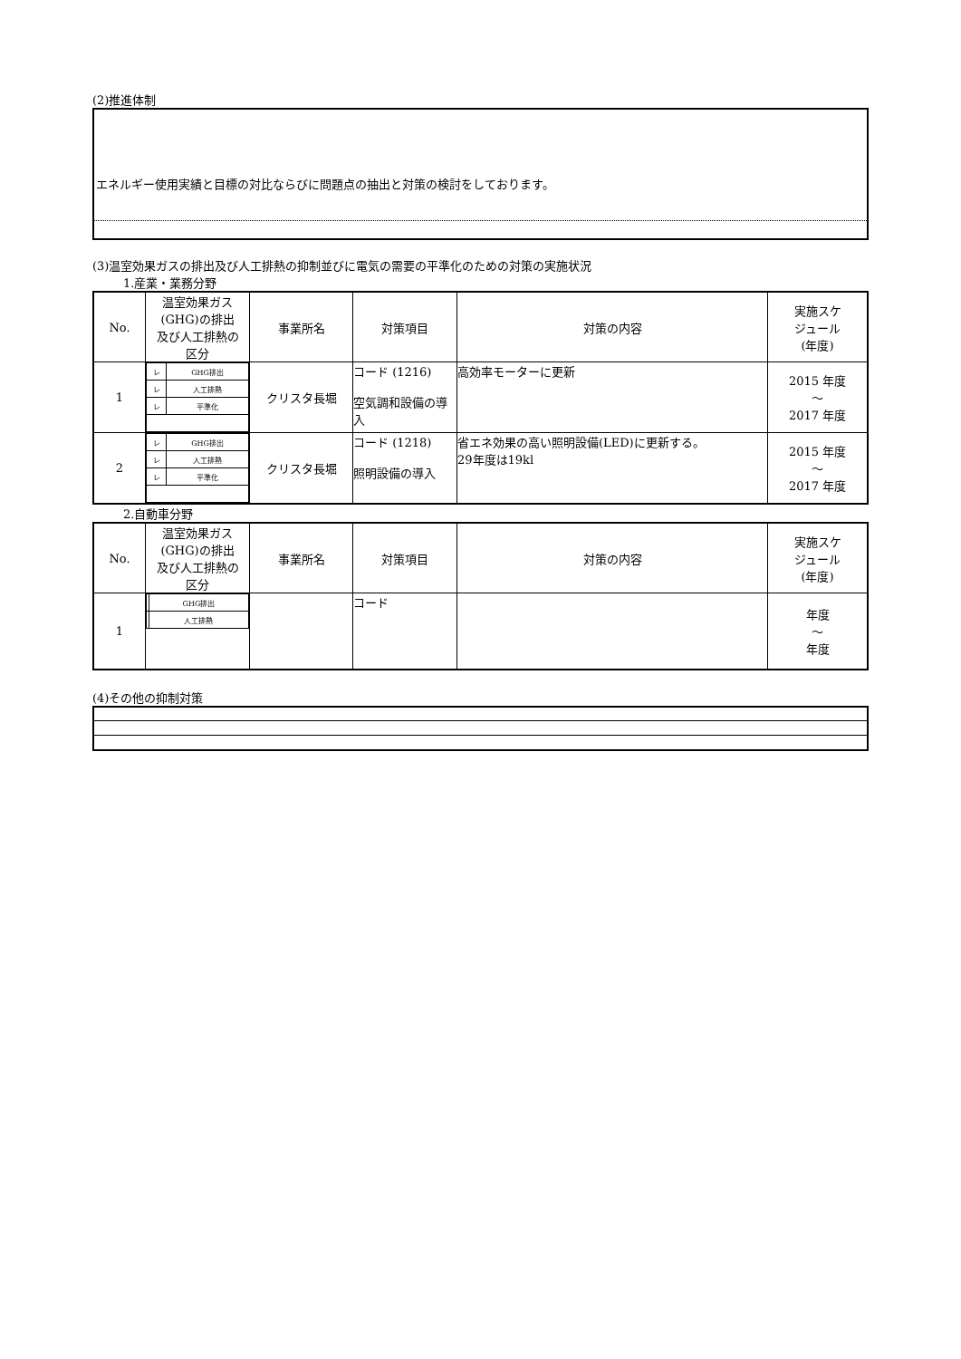(2)推進体制
エネルギー使用実績と目標の対比ならびに問題点の抽出と対策の検討をしております。
(3)温室効果ガスの排出及び人工排熱の抑制並びに電気の需要の平準化のための対策の実施状況
1.産業・業務分野
| No. | 温室効果ガス (GHG)の排出 及び人工排熱の 区分 | 事業所名 | 対策項目 | 対策の内容 | 実施スケ ジュール (年度) |
| --- | --- | --- | --- | --- | --- |
| 1 | / レ / GHG排出 / / レ / 人工排熱 / / レ / 平準化 / | クリスタ長堀 | コード (1216) 空気調和設備の導入 | 高効率モーターに更新 | 2015 年度 ～ 2017 年度 |
| 2 | / レ / GHG排出 / / レ / 人工排熱 / / レ / 平準化 / | クリスタ長堀 | コード (1218) 照明設備の導入 | 省エネ効果の高い照明設備(LED)に更新する。 29年度は19kl | 2015 年度 ～ 2017 年度 |
2.自動車分野
| No. | 温室効果ガス (GHG)の排出 及び人工排熱の 区分 | 事業所名 | 対策項目 | 対策の内容 | 実施スケ ジュール (年度) |
| --- | --- | --- | --- | --- | --- |
| 1 | / / GHG排出 / / / 人工排熱 / | | コード | | 年度 ～ 年度 |
(4)その他の抑制対策